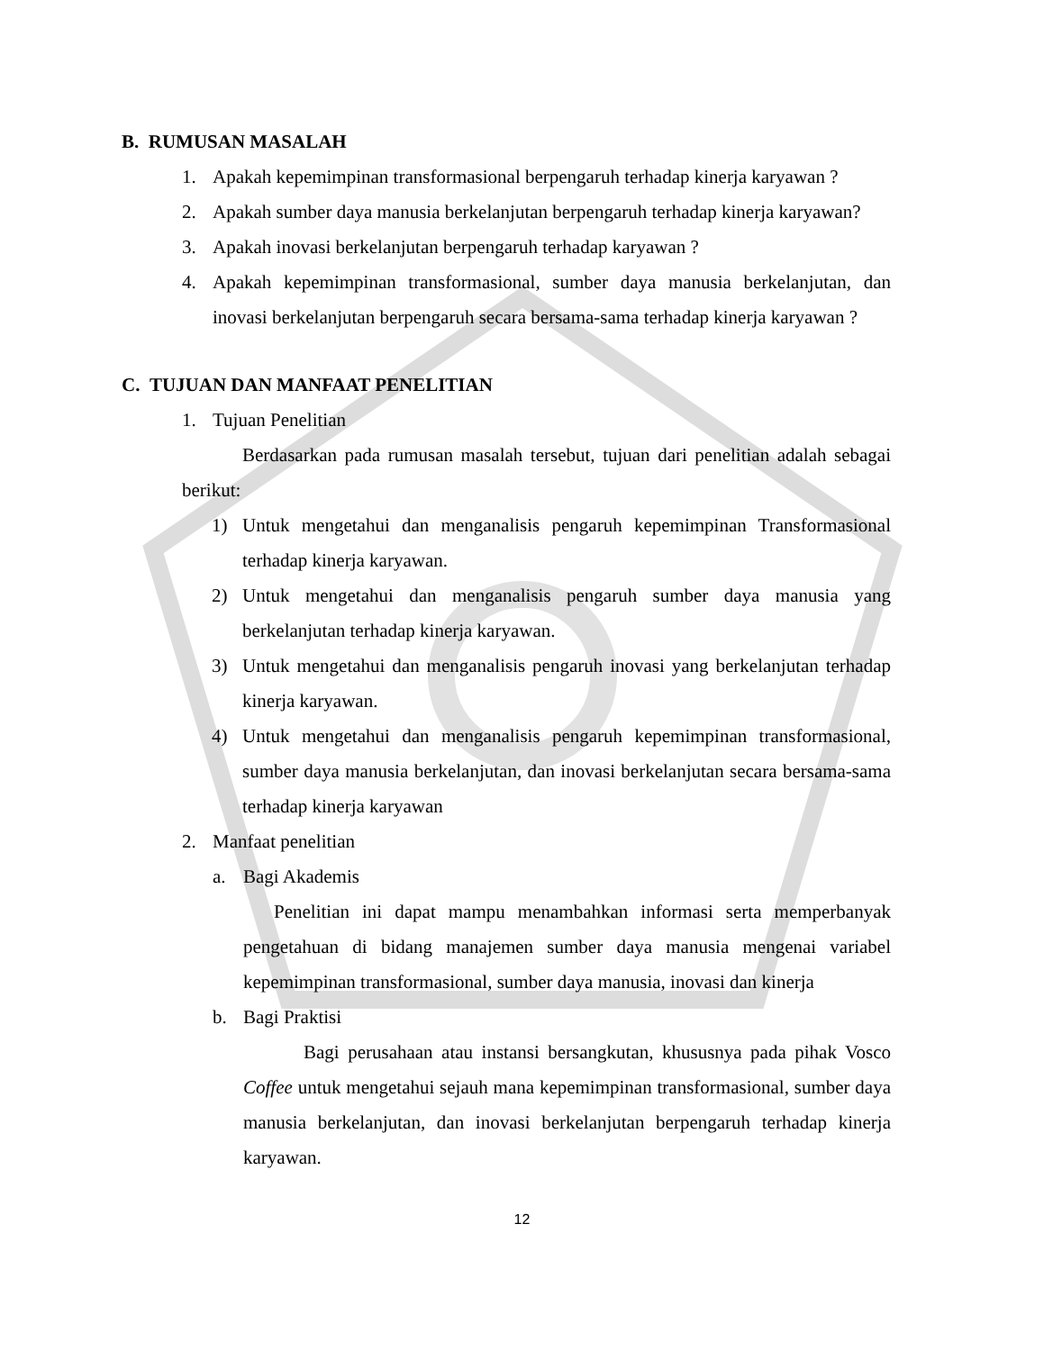B. RUMUSAN MASALAH
1. Apakah kepemimpinan transformasional berpengaruh terhadap kinerja karyawan ?
2. Apakah sumber daya manusia berkelanjutan berpengaruh terhadap kinerja karyawan?
3. Apakah inovasi berkelanjutan berpengaruh terhadap karyawan ?
4. Apakah kepemimpinan transformasional, sumber daya manusia berkelanjutan, dan inovasi berkelanjutan berpengaruh secara bersama-sama terhadap kinerja karyawan ?
C. TUJUAN DAN MANFAAT PENELITIAN
1. Tujuan Penelitian
Berdasarkan pada rumusan masalah tersebut, tujuan dari penelitian adalah sebagai berikut:
1) Untuk mengetahui dan menganalisis pengaruh kepemimpinan Transformasional terhadap kinerja karyawan.
2) Untuk mengetahui dan menganalisis pengaruh sumber daya manusia yang berkelanjutan terhadap kinerja karyawan.
3) Untuk mengetahui dan menganalisis pengaruh inovasi yang berkelanjutan terhadap kinerja karyawan.
4) Untuk mengetahui dan menganalisis pengaruh kepemimpinan transformasional, sumber daya manusia berkelanjutan, dan inovasi berkelanjutan secara bersama-sama terhadap kinerja karyawan
2. Manfaat penelitian
a. Bagi Akademis
Penelitian ini dapat mampu menambahkan informasi serta memperbanyak pengetahuan di bidang manajemen sumber daya manusia mengenai variabel kepemimpinan transformasional, sumber daya manusia, inovasi dan kinerja
b. Bagi Praktisi
Bagi perusahaan atau instansi bersangkutan, khususnya pada pihak Vosco Coffee untuk mengetahui sejauh mana kepemimpinan transformasional, sumber daya manusia berkelanjutan, dan inovasi berkelanjutan berpengaruh terhadap kinerja karyawan.
12